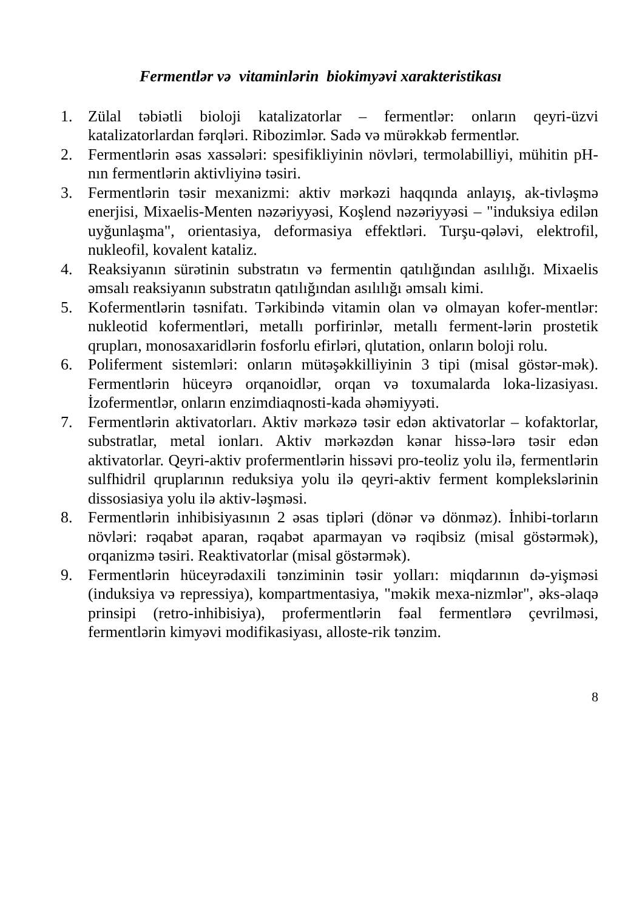Fermentlər və vitaminlərin biokimyəvi xarakteristikası
1. Zülal təbiətli bioloji katalizatorlar – fermentlər: onların qeyri-üzvi katalizatorlardan fərqləri. Ribozimlər. Sadə və mürəkkəb fermentlər.
2. Fermentlərin əsas xassələri: spesifikliyinin növləri, termolabilliyi, mühitin pH-nın fermentlərin aktivliyinə təsiri.
3. Fermentlərin təsir mexanizmi: aktiv mərkəzi haqqında anlayış, ak-tivləşmə enerjisi, Mixaelis-Menten nəzəriyyəsi, Koşlend nəzəriyyəsi – "induksiya edilən uyğunlaşma", orientasiya, deformasiya effektləri. Turşu-qələvi, elektrofil, nukleofil, kovalent kataliz.
4. Reaksiyanın sürətinin substratın və fermentin qatılığından asılılığı. Mixaelis əmsalı reaksiyanın substratın qatılığından asılılığı əmsalı kimi.
5. Kofermentlərin təsnifatı. Tərkibində vitamin olan və olmayan kofer-mentlər: nukleotid kofermentləri, metallı porfirinlər, metallı ferment-lərin prostetik qrupları, monosaxaridlərin fosforlu efirləri, qlutation, onların boloji rolu.
6. Poliferment sistemləri: onların mütəşəkkilliyinin 3 tipi (misal göstər-mək). Fermentlərin hüceyrə orqanoidlər, orqan və toxumalarda loka-lizasiyası. İzofermentlər, onların enzimdiaqnosti-kada əhəmiyyəti.
7. Fermentlərin aktivatorları. Aktiv mərkəzə təsir edən aktivatorlar – kofaktorlar, substratlar, metal ionları. Aktiv mərkəzdən kənar hissə-lərə təsir edən aktivatorlar. Qeyri-aktiv profermentlərin hissəvi pro-teoliz yolu ilə, fermentlərin sulfhidril qruplarının reduksiya yolu ilə qeyri-aktiv ferment komplekslərinin dissosiasiya yolu ilə aktiv-ləşməsi.
8. Fermentlərin inhibisiyasının 2 əsas tipləri (dönər və dönməz). İnhibi-torların növləri: rəqabət aparan, rəqabət aparmayan və rəqibsiz (misal göstərmək), orqanizmə təsiri. Reaktivatorlar (misal göstərmək).
9. Fermentlərin hüceyrədaxili tənziminin təsir yolları: miqdarının də-yişməsi (induksiya və repressiya), kompartmentasiya, "məkik mexa-nizmlər", əks-əlaqə prinsipi (retro-inhibisiya), profermentlərin fəal fermentlərə çevrilməsi, fermentlərin kimyəvi modifikasiyası, alloste-rik tənzim.
8